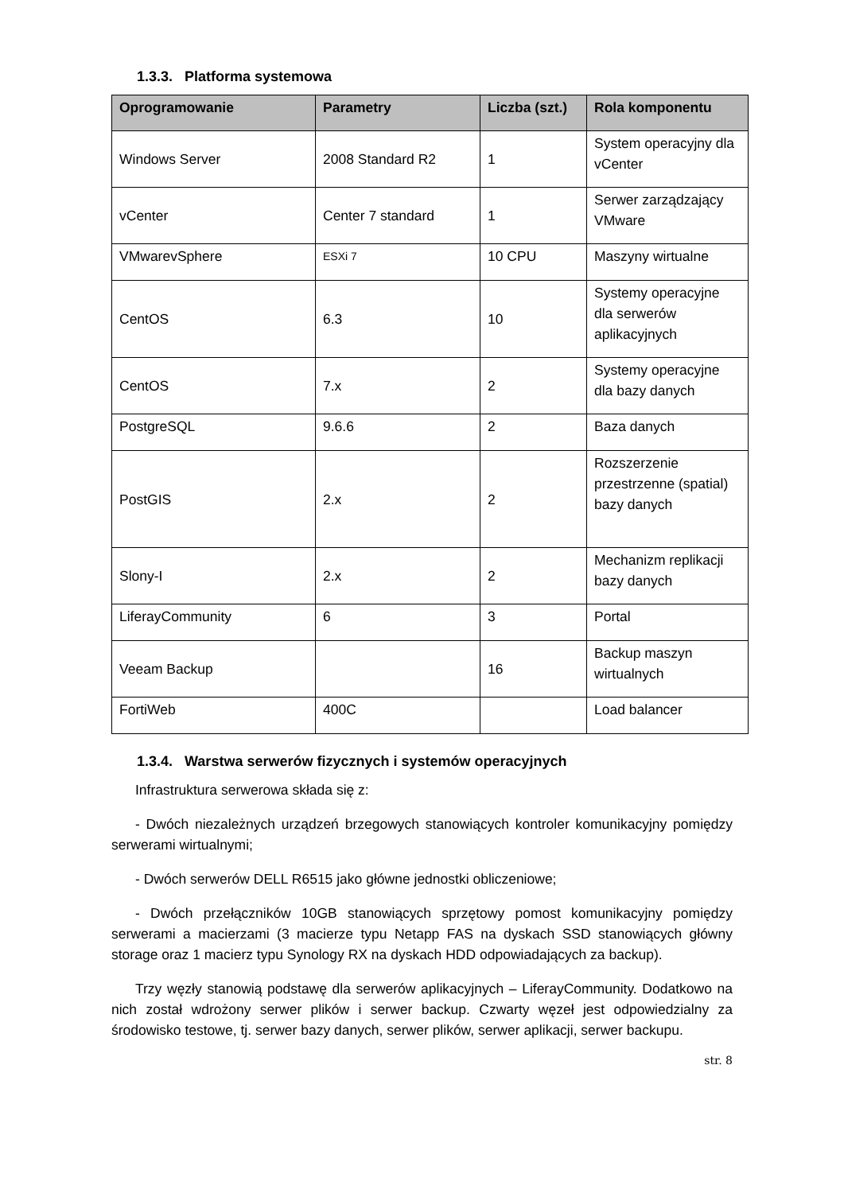1.3.3. Platforma systemowa
| Oprogramowanie | Parametry | Liczba (szt.) | Rola komponentu |
| --- | --- | --- | --- |
| Windows Server | 2008 Standard R2 | 1 | System operacyjny dla vCenter |
| vCenter | Center 7 standard | 1 | Serwer zarządzający VMware |
| VMwarevSphere | ESXi 7 | 10 CPU | Maszyny wirtualne |
| CentOS | 6.3 | 10 | Systemy operacyjne dla serwerów aplikacyjnych |
| CentOS | 7.x | 2 | Systemy operacyjne dla bazy danych |
| PostgreSQL | 9.6.6 | 2 | Baza danych |
| PostGIS | 2.x | 2 | Rozszerzenie przestrzenne (spatial) bazy danych |
| Slony-I | 2.x | 2 | Mechanizm replikacji bazy danych |
| LiferayCommunity | 6 | 3 | Portal |
| Veeam Backup | | 16 | Backup maszyn wirtualnych |
| FortiWeb | 400C | | Load balancer |
1.3.4. Warstwa serwerów fizycznych i systemów operacyjnych
Infrastruktura serwerowa składa się z:
- Dwóch niezależnych urządzeń brzegowych stanowiących kontroler komunikacyjny pomiędzy serwerami wirtualnymi;
- Dwóch serwerów DELL R6515 jako główne jednostki obliczeniowe;
- Dwóch przełączników 10GB stanowiących sprzętowy pomost komunikacyjny pomiędzy serwerami a macierzami (3 macierze typu Netapp FAS na dyskach SSD stanowiących główny storage oraz 1 macierz typu Synology RX na dyskach HDD odpowiadających za backup).
Trzy węzły stanowią podstawę dla serwerów aplikacyjnych – LiferayCommunity. Dodatkowo na nich został wdrożony serwer plików i serwer backup. Czwarty węzeł jest odpowiedzialny za środowisko testowe, tj. serwer bazy danych, serwer plików, serwer aplikacji, serwer backupu.
str. 8